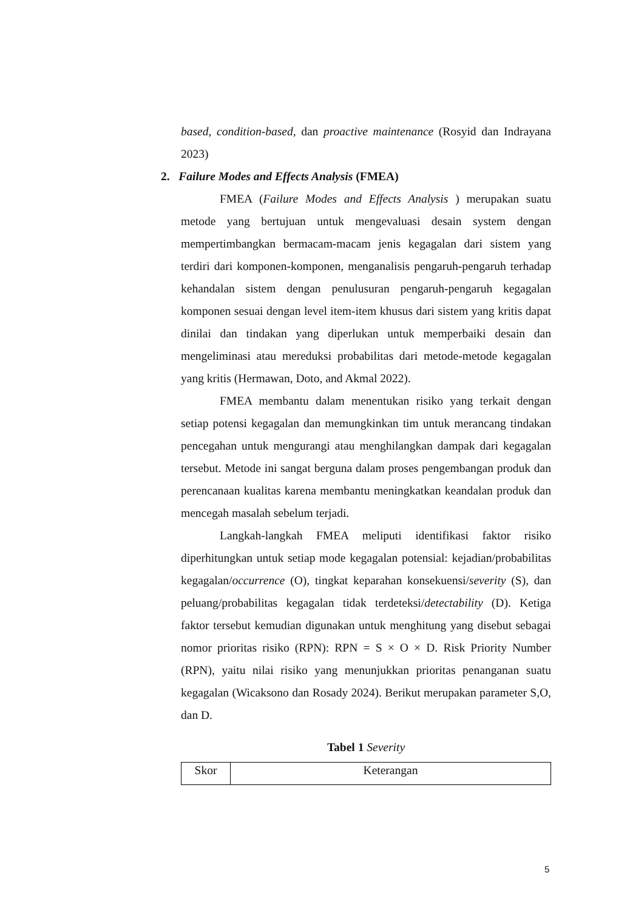based, condition-based, dan proactive maintenance (Rosyid dan Indrayana 2023)
2. Failure Modes and Effects Analysis (FMEA)
FMEA (Failure Modes and Effects Analysis ) merupakan suatu metode yang bertujuan untuk mengevaluasi desain system dengan mempertimbangkan bermacam-macam jenis kegagalan dari sistem yang terdiri dari komponen-komponen, menganalisis pengaruh-pengaruh terhadap kehandalan sistem dengan penulusuran pengaruh-pengaruh kegagalan komponen sesuai dengan level item-item khusus dari sistem yang kritis dapat dinilai dan tindakan yang diperlukan untuk memperbaiki desain dan mengeliminasi atau mereduksi probabilitas dari metode-metode kegagalan yang kritis (Hermawan, Doto, and Akmal 2022).
FMEA membantu dalam menentukan risiko yang terkait dengan setiap potensi kegagalan dan memungkinkan tim untuk merancang tindakan pencegahan untuk mengurangi atau menghilangkan dampak dari kegagalan tersebut. Metode ini sangat berguna dalam proses pengembangan produk dan perencanaan kualitas karena membantu meningkatkan keandalan produk dan mencegah masalah sebelum terjadi.
Langkah-langkah FMEA meliputi identifikasi faktor risiko diperhitungkan untuk setiap mode kegagalan potensial: kejadian/probabilitas kegagalan/occurrence (O), tingkat keparahan konsekuensi/severity (S), dan peluang/probabilitas kegagalan tidak terdeteksi/detectability (D). Ketiga faktor tersebut kemudian digunakan untuk menghitung yang disebut sebagai nomor prioritas risiko (RPN): RPN = S × O × D. Risk Priority Number (RPN), yaitu nilai risiko yang menunjukkan prioritas penanganan suatu kegagalan (Wicaksono dan Rosady 2024). Berikut merupakan parameter S,O, dan D.
Tabel 1 Severity
| Skor | Keterangan |
| --- | --- |
5